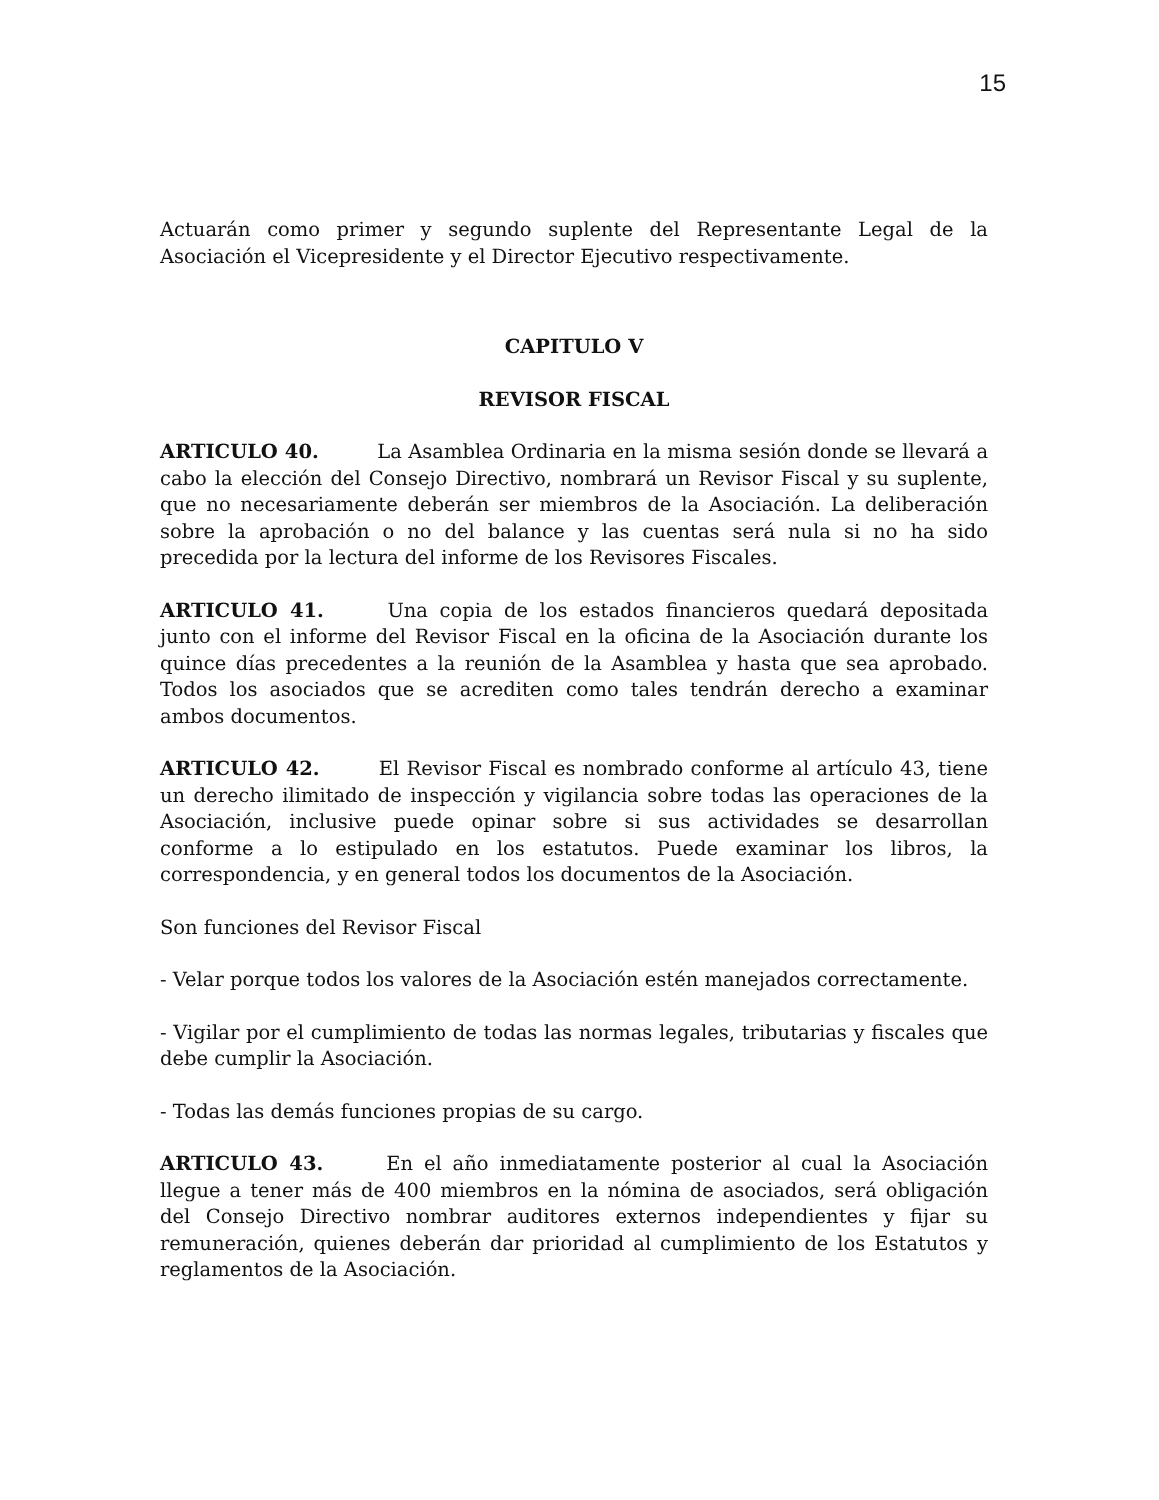15
Actuarán como primer y segundo suplente del Representante Legal de la Asociación el Vicepresidente y el Director Ejecutivo respectivamente.
CAPITULO V
REVISOR FISCAL
ARTICULO 40. La Asamblea Ordinaria en la misma sesión donde se llevará a cabo la elección del Consejo Directivo, nombrará un Revisor Fiscal y su suplente, que no necesariamente deberán ser miembros de la Asociación. La deliberación sobre la aprobación o no del balance y las cuentas será nula si no ha sido precedida por la lectura del informe de los Revisores Fiscales.
ARTICULO 41. Una copia de los estados financieros quedará depositada junto con el informe del Revisor Fiscal en la oficina de la Asociación durante los quince días precedentes a la reunión de la Asamblea y hasta que sea aprobado. Todos los asociados que se acrediten como tales tendrán derecho a examinar ambos documentos.
ARTICULO 42. El Revisor Fiscal es nombrado conforme al artículo 43, tiene un derecho ilimitado de inspección y vigilancia sobre todas las operaciones de la Asociación, inclusive puede opinar sobre si sus actividades se desarrollan conforme a lo estipulado en los estatutos. Puede examinar los libros, la correspondencia, y en general todos los documentos de la Asociación.
Son funciones del Revisor Fiscal
- Velar porque todos los valores de la Asociación estén manejados correctamente.
- Vigilar por el cumplimiento de todas las normas legales, tributarias y fiscales que debe cumplir la Asociación.
- Todas las demás funciones propias de su cargo.
ARTICULO 43. En el año inmediatamente posterior al cual la Asociación llegue a tener más de 400 miembros en la nómina de asociados, será obligación del Consejo Directivo nombrar auditores externos independientes y fijar su remuneración, quienes deberán dar prioridad al cumplimiento de los Estatutos y reglamentos de la Asociación.